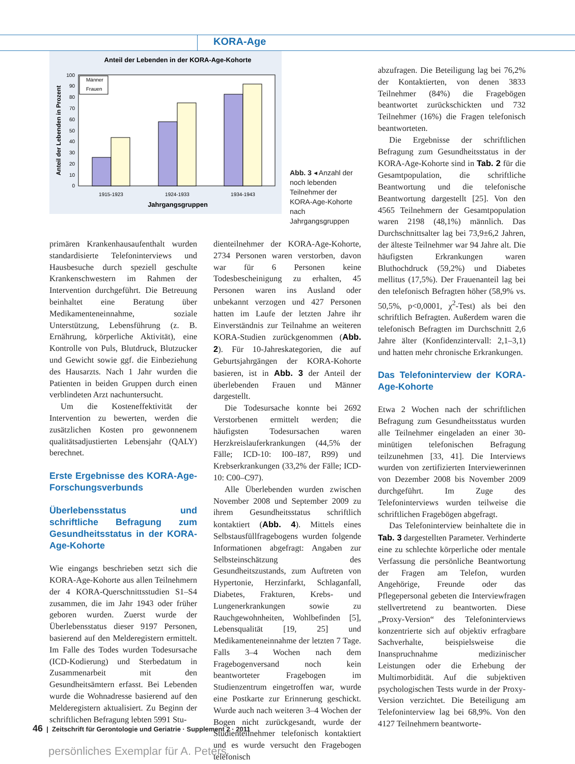KORA-Age
Anteil der Lebenden in der KORA-Age-Kohorte
0
10
20
30
40
50
60
70
80
90
100
Männer
Frauen
1915-1923
1924-1933
1934-1943
Jahrgangsgruppen
Anteil der Lebenden in Prozent
Abb. 3 ◂ Anzahl der noch lebenden Teilnehmer der KORA-Age-Kohorte nach Jahrgangsgruppen
primären Krankenhausaufenthalt wurden standardisierte Telefoninterviews und Hausbesuche durch speziell geschulte Krankenschwestern im Rahmen der Intervention durchgeführt. Die Betreuung beinhaltet eine Beratung über Medikamenteneinnahme, soziale Unterstützung, Lebensführung (z. B. Ernährung, körperliche Aktivität), eine Kontrolle von Puls, Blutdruck, Blutzucker und Gewicht sowie ggf. die Einbeziehung des Hausarzts. Nach 1 Jahr wurden die Patienten in beiden Gruppen durch einen verblindeten Arzt nachuntersucht.
Um die Kosteneffektivität der Intervention zu bewerten, werden die zusätzlichen Kosten pro gewonnenem qualitätsadjustierten Lebensjahr (QALY) berechnet.
Erste Ergebnisse des KORA-Age-Forschungsverbunds
Überlebensstatus und schriftliche Befragung zum Gesundheitsstatus in der KORA-Age-Kohorte
Wie eingangs beschrieben setzt sich die KORA-Age-Kohorte aus allen Teilnehmern der 4 KORA-Querschnittsstudien S1–S4 zusammen, die im Jahr 1943 oder früher geboren wurden. Zuerst wurde der Überlebensstatus dieser 9197 Personen, basierend auf den Melderegistern ermittelt. Im Falle des Todes wurden Todesursache (ICD-Kodierung) und Sterbedatum in Zusammenarbeit mit den Gesundheitsämtern erfasst. Bei Lebenden wurde die Wohnadresse basierend auf den Melderegistern aktualisiert. Zu Beginn der schriftlichen Befragung lebten 5991 Stu-
dienteilnehmer der KORA-Age-Kohorte, 2734 Personen waren verstorben, davon war für 6 Personen keine Todesbescheinigung zu erhalten, 45 Personen waren ins Ausland oder unbekannt verzogen und 427 Personen hatten im Laufe der letzten Jahre ihr Einverständnis zur Teilnahme an weiteren KORA-Studien zurückgenommen (Abb. 2). Für 10-Jahreskategorien, die auf Geburtsjahrgängen der KORA-Kohorte basieren, ist in Abb. 3 der Anteil der überlebenden Frauen und Männer dargestellt.
Die Todesursache konnte bei 2692 Verstorbenen ermittelt werden; die häufigsten Todesursachen waren Herzkreislauferkrankungen (44,5% der Fälle; ICD-10: I00–I87, R99) und Krebserkrankungen (33,2% der Fälle; ICD-10: C00–C97).
Alle Überlebenden wurden zwischen November 2008 und September 2009 zu ihrem Gesundheitsstatus schriftlich kontaktiert (Abb. 4). Mittels eines Selbstausfüllfragebogens wurden folgende Informationen abgefragt: Angaben zur Selbsteinschätzung des Gesundheitszustands, zum Auftreten von Hypertonie, Herzinfarkt, Schlaganfall, Diabetes, Frakturen, Krebs- und Lungenerkrankungen sowie zu Rauchgewohnheiten, Wohlbefinden [5], Lebensqualität [19, 25] und Medikamenteneinnahme der letzten 7 Tage. Falls 3–4 Wochen nach dem Fragebogenversand noch kein beantworteter Fragebogen im Studienzentrum eingetroffen war, wurde eine Postkarte zur Erinnerung geschickt. Wurde auch nach weiteren 3–4 Wochen der Bogen nicht zurückgesandt, wurde der Studienteilnehmer telefonisch kontaktiert und es wurde versucht den Fragebogen telefonisch
abzufragen. Die Beteiligung lag bei 76,2% der Kontaktierten, von denen 3833 Teilnehmer (84%) die Fragebögen beantwortet zurückschickten und 732 Teilnehmer (16%) die Fragen telefonisch beantworteten.
Die Ergebnisse der schriftlichen Befragung zum Gesundheitsstatus in der KORA-Age-Kohorte sind in Tab. 2 für die Gesamtpopulation, die schriftliche Beantwortung und die telefonische Beantwortung dargestellt [25]. Von den 4565 Teilnehmern der Gesamtpopulation waren 2198 (48,1%) männlich. Das Durchschnittsalter lag bei 73,9±6,2 Jahren, der älteste Teilnehmer war 94 Jahre alt. Die häufigsten Erkrankungen waren Bluthochdruck (59,2%) und Diabetes mellitus (17,5%). Der Frauenanteil lag bei den telefonisch Befragten höher (58,9% vs. 50,5%, p<0,0001, χ<sup>2</sup>-Test) als bei den schriftlich Befragten. Außerdem waren die telefonisch Befragten im Durchschnitt 2,6 Jahre älter (Konfidenzintervall: 2,1–3,1) und hatten mehr chronische Erkrankungen.
Das Telefoninterview der KORA-Age-Kohorte
Etwa 2 Wochen nach der schriftlichen Befragung zum Gesundheitsstatus wurden alle Teilnehmer eingeladen an einer 30-minütigen telefonischen Befragung teilzunehmen [33, 41]. Die Interviews wurden von zertifizierten Interviewerinnen von Dezember 2008 bis November 2009 durchgeführt. Im Zuge des Telefoninterviews wurden teilweise die schriftlichen Fragebögen abgefragt.
Das Telefoninterview beinhaltete die in Tab. 3 dargestellten Parameter. Verhinderte eine zu schlechte körperliche oder mentale Verfassung die persönliche Beantwortung der Fragen am Telefon, wurden Angehörige, Freunde oder das Pflegepersonal gebeten die Interviewfragen stellvertretend zu beantworten. Diese „Proxy-Version“ des Telefoninterviews konzentrierte sich auf objektiv erfragbare Sachverhalte, beispielsweise die Inanspruchnahme medizinischer Leistungen oder die Erhebung der Multimorbidität. Auf die subjektiven psychologischen Tests wurde in der Proxy-Version verzichtet. Die Beteiligung am Telefoninterview lag bei 68,9%. Von den 4127 Teilnehmern beantworte-
46 | Zeitschrift für Gerontologie und Geriatrie · Supplement 2 · 2011
persönliches Exemplar für A. Peters